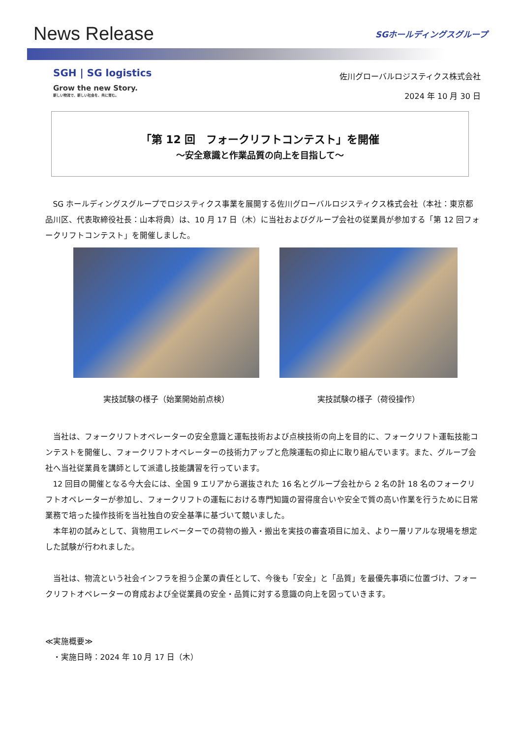News Release
SGホールディングスグループ
SGH | SG logistics
Grow the new Story.
新しい物流で、新しい社会を、共に育む。
佐川グローバルロジスティクス株式会社
2024 年 10 月 30 日
「第 12 回　フォークリフトコンテスト」を開催
～安全意識と作業品質の向上を目指して～
SG ホールディングスグループでロジスティクス事業を展開する佐川グローバルロジスティクス株式会社（本社：東京都品川区、代表取締役社長：山本将典）は、10 月 17 日（木）に当社およびグループ会社の従業員が参加する「第 12 回フォークリフトコンテスト」を開催しました。
実技試験の様子（始業開始前点検） 実技試験の様子（荷役操作）
当社は、フォークリフトオペレーターの安全意識と運転技術および点検技術の向上を目的に、フォークリフト運転技能コンテストを開催し、フォークリフトオペレーターの技術力アップと危険運転の抑止に取り組んでいます。また、グループ会社へ当社従業員を講師として派遣し技能講習を行っています。
12 回目の開催となる今大会には、全国 9 エリアから選抜された 16 名とグループ会社から 2 名の計 18 名のフォークリフトオペレーターが参加し、フォークリフトの運転における専門知識の習得度合いや安全で質の高い作業を行うために日常業務で培った操作技術を当社独自の安全基準に基づいて競いました。
本年初の試みとして、貨物用エレベーターでの荷物の搬入・搬出を実技の審査項目に加え、より一層リアルな現場を想定した試験が行われました。
当社は、物流という社会インフラを担う企業の責任として、今後も「安全」と「品質」を最優先事項に位置づけ、フォークリフトオペレーターの育成および全従業員の安全・品質に対する意識の向上を図っていきます。
≪実施概要≫
・実施日時：2024 年 10 月 17 日（木）